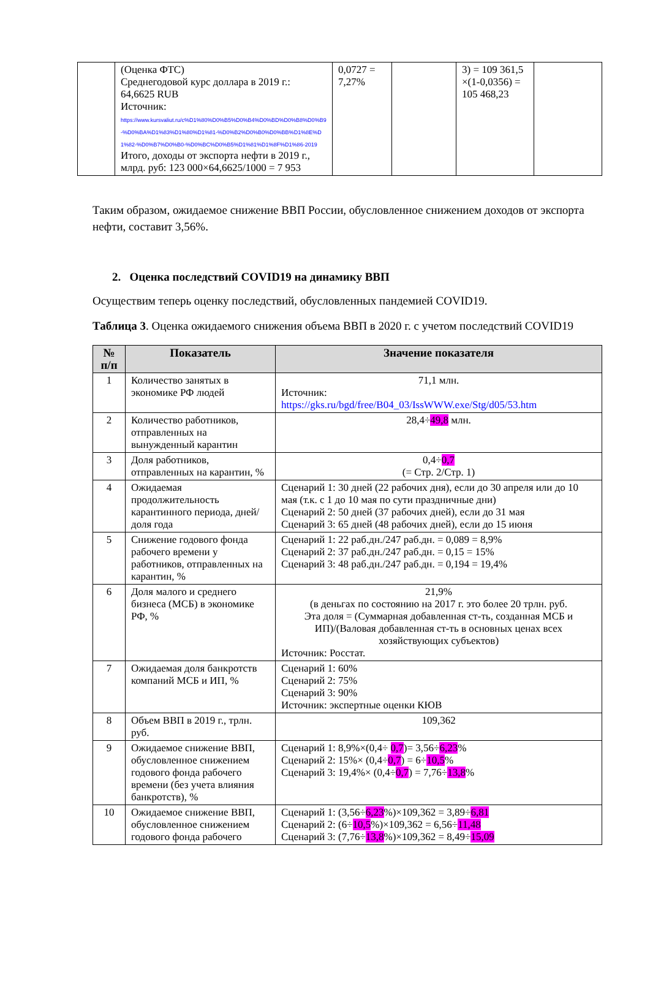| | (Оценка ФТС) Среднегодовой курс доллара в 2019 г.: 64,6625 RUB Источник: https://www.kursvaliut.ru/c%D1%80%D0%B5%D0%B4%D0%BD%D0%B8%D0%B9-%D0%BA%D1%83%D1%80%D1%81-%D0%B2%D0%B0%D0%BB%D1%8E%D1%82-%D0%B7%D0%B0-%D0%BC%D0%B5%D1%81%D1%8F%D1%86-2019 Итого, доходы от экспорта нефти в 2019 г., млрд. руб: 123 000×64,6625/1000 = 7 953 | 0,0727 = 7,27% | | 3) = 109 361,5 ×(1-0,0356) = 105 468,23 | |
Таким образом, ожидаемое снижение ВВП России, обусловленное снижением доходов от экспорта нефти, составит 3,56%.
2. Оценка последствий COVID19 на динамику ВВП
Осуществим теперь оценку последствий, обусловленных пандемией COVID19.
Таблица 3. Оценка ожидаемого снижения объема ВВП в 2020 г. с учетом последствий COVID19
| № п/п | Показатель | Значение показателя |
| --- | --- | --- |
| 1 | Количество занятых в экономике РФ людей | 71,1 млн. Источник: https://gks.ru/bgd/free/B04_03/IssWWW.exe/Stg/d05/53.htm |
| 2 | Количество работников, отправленных на вынужденный карантин | 28,4÷ 49,8 млн. |
| 3 | Доля работников, отправленных на карантин, % | 0,4÷ 0,7 (= Стр. 2/Стр. 1) |
| 4 | Ожидаемая продолжительность карантинного периода, дней/доля года | Сценарий 1: 30 дней (22 рабочих дня), если до 30 апреля или до 10 мая (т.к. с 1 до 10 мая по сути праздничные дни) Сценарий 2: 50 дней (37 рабочих дней), если до 31 мая Сценарий 3: 65 дней (48 рабочих дней), если до 15 июня |
| 5 | Снижение годового фонда рабочего времени у работников, отправленных на карантин, % | Сценарий 1: 22 раб.дн./247 раб.дн. = 0,089 = 8,9% Сценарий 2: 37 раб.дн./247 раб.дн. = 0,15 = 15% Сценарий 3: 48 раб.дн./247 раб.дн. = 0,194 = 19,4% |
| 6 | Доля малого и среднего бизнеса (МСБ) в экономике РФ, % | 21,9% (в деньгах по состоянию на 2017 г. это более 20 трлн. руб. Эта доля = (Суммарная добавленная ст-ть, созданная МСБ и ИП)/(Валовая добавленная ст-ть в основных ценах всех хозяйствующих субъектов) Источник: Росстат. |
| 7 | Ожидаемая доля банкротств компаний МСБ и ИП, % | Сценарий 1: 60% Сценарий 2: 75% Сценарий 3: 90% Источник: экспертные оценки КЮВ |
| 8 | Объем ВВП в 2019 г., трлн. руб. | 109,362 |
| 9 | Ожидаемое снижение ВВП, обусловленное снижением годового фонда рабочего времени (без учета влияния банкротств), % | Сценарий 1: 8,9%×(0,4÷ 0,7 )= 3,56÷ 6,23 % Сценарий 2: 15%× (0,4÷ 0,7 ) = 6÷ 10,5 % Сценарий 3: 19,4%× (0,4÷ 0,7 ) = 7,76÷ 13,8 % |
| 10 | Ожидаемое снижение ВВП, обусловленное снижением годового фонда рабочего | Сценарий 1: (3,56÷ 6,23 %)×109,362 = 3,89÷ 6,81 Сценарий 2: (6÷ 10,5 %)×109,362 = 6,56÷ 11,48 Сценарий 3: (7,76÷ 13,8 %)×109,362 = 8,49÷ 15,09 |